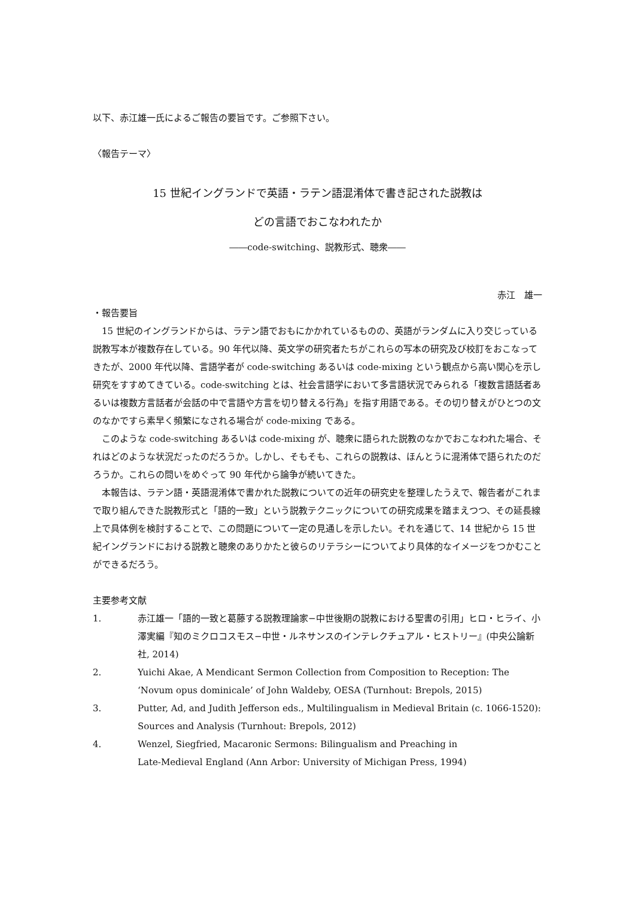以下、赤江雄一氏によるご報告の要旨です。ご参照下さい。
〈報告テーマ〉
15 世紀イングランドで英語・ラテン語混淆体で書き記された説教は
どの言語でおこなわれたか
――code-switching、説教形式、聴衆――
赤江　雄一
・報告要旨
15 世紀のイングランドからは、ラテン語でおもにかかれているものの、英語がランダムに入り交じっている説教写本が複数存在している。90 年代以降、英文学の研究者たちがこれらの写本の研究及び校訂をおこなってきたが、2000 年代以降、言語学者が code-switching あるいは code-mixing という観点から高い関心を示し研究をすすめてきている。code-switching とは、社会言語学において多言語状況でみられる「複数言語話者あるいは複数方言話者が会話の中で言語や方言を切り替える行為」を指す用語である。その切り替えがひとつの文のなかですら素早く頻繁になされる場合が code-mixing である。
このような code-switching あるいは code-mixing が、聴衆に語られた説教のなかでおこなわれた場合、それはどのような状況だったのだろうか。しかし、そもそも、これらの説教は、ほんとうに混淆体で語られたのだろうか。これらの問いをめぐって 90 年代から論争が続いてきた。
本報告は、ラテン語・英語混淆体で書かれた説教についての近年の研究史を整理したうえで、報告者がこれまで取り組んできた説教形式と「語的一致」という説教テクニックについての研究成果を踏まえつつ、その延長線上で具体例を検討することで、この問題について一定の見通しを示したい。それを通じて、14 世紀から 15 世紀イングランドにおける説教と聴衆のありかたと彼らのリテラシーについてより具体的なイメージをつかむことができるだろう。
主要参考文献
1. 赤江雄一「語的一致と葛藤する説教理論家−中世後期の説教における聖書の引用」ヒロ・ヒライ、小澤実編『知のミクロコスモス−中世・ルネサンスのインテレクチュアル・ヒストリー』(中央公論新社, 2014)
2. Yuichi Akae, A Mendicant Sermon Collection from Composition to Reception: The ‘Novum opus dominicale’ of John Waldeby, OESA (Turnhout: Brepols, 2015)
3. Putter, Ad, and Judith Jefferson eds., Multilingualism in Medieval Britain (c. 1066-1520): Sources and Analysis (Turnhout: Brepols, 2012)
4. Wenzel, Siegfried, Macaronic Sermons: Bilingualism and Preaching in
Late-Medieval England (Ann Arbor: University of Michigan Press, 1994)